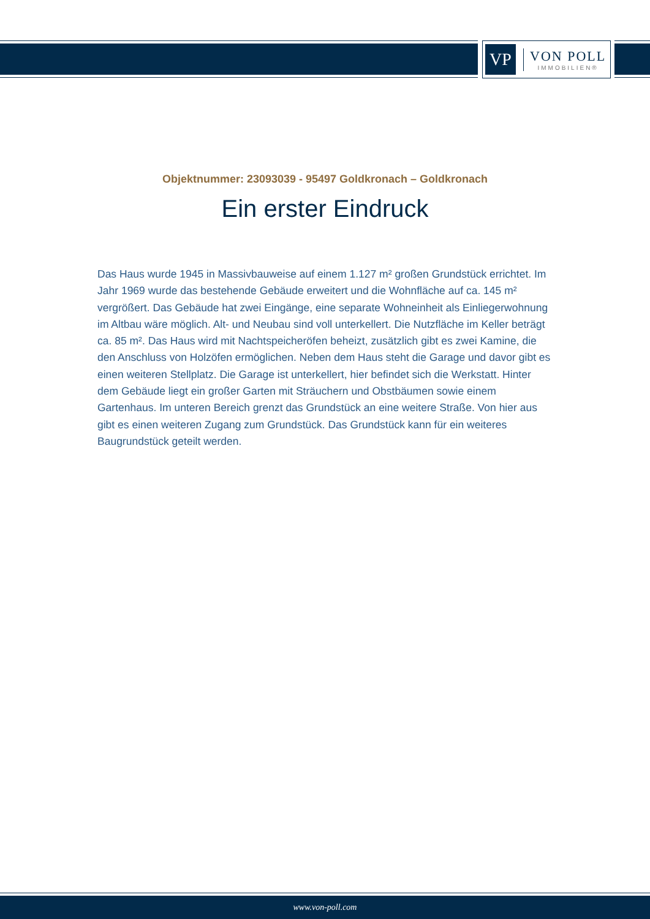VP
VON POLL
IMMOBILIEN®
Objektnummer: 23093039 - 95497 Goldkronach – Goldkronach
Ein erster Eindruck
Das Haus wurde 1945 in Massivbauweise auf einem 1.127 m² großen Grundstück errichtet. Im Jahr 1969 wurde das bestehende Gebäude erweitert und die Wohnfläche auf ca. 145 m² vergrößert. Das Gebäude hat zwei Eingänge, eine separate Wohneinheit als Einliegerwohnung im Altbau wäre möglich. Alt- und Neubau sind voll unterkellert. Die Nutzfläche im Keller beträgt ca. 85 m². Das Haus wird mit Nachtspeicheröfen beheizt, zusätzlich gibt es zwei Kamine, die den Anschluss von Holzöfen ermöglichen. Neben dem Haus steht die Garage und davor gibt es einen weiteren Stellplatz. Die Garage ist unterkellert, hier befindet sich die Werkstatt. Hinter dem Gebäude liegt ein großer Garten mit Sträuchern und Obstbäumen sowie einem Gartenhaus. Im unteren Bereich grenzt das Grundstück an eine weitere Straße. Von hier aus gibt es einen weiteren Zugang zum Grundstück. Das Grundstück kann für ein weiteres Baugrundstück geteilt werden.
www.von-poll.com